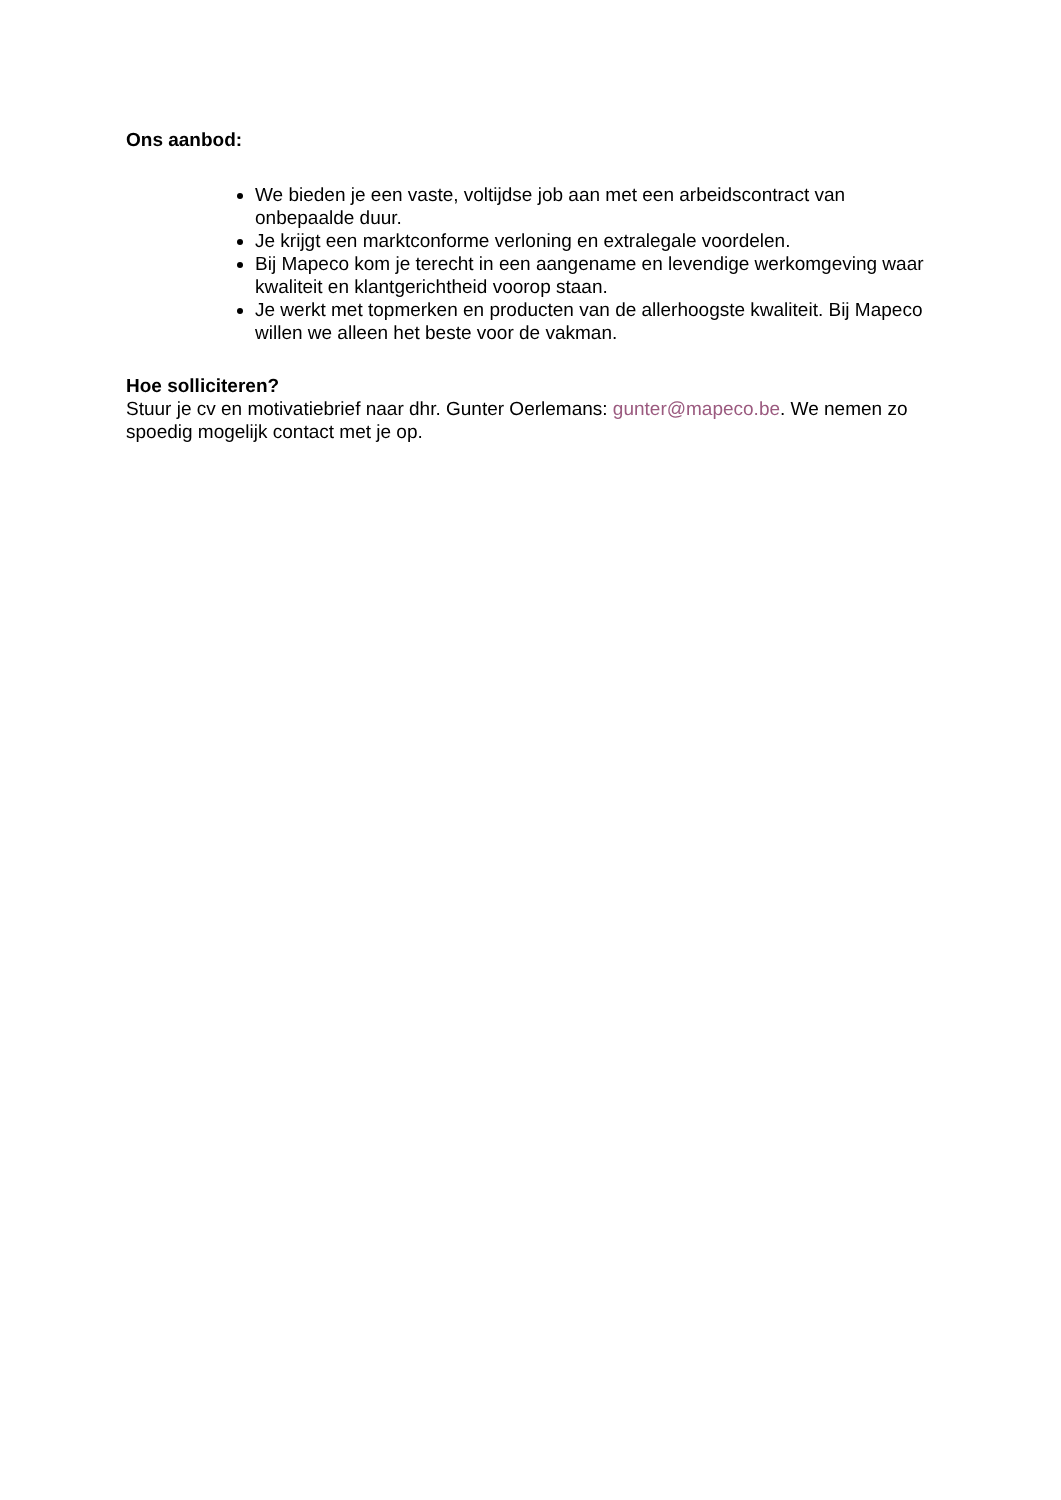Ons aanbod:
We bieden je een vaste, voltijdse job aan met een arbeidscontract van onbepaalde duur.
Je krijgt een marktconforme verloning en extralegale voordelen.
Bij Mapeco kom je terecht in een aangename en levendige werkomgeving waar kwaliteit en klantgerichtheid voorop staan.
Je werkt met topmerken en producten van de allerhoogste kwaliteit. Bij Mapeco willen we alleen het beste voor de vakman.
Hoe solliciteren?
Stuur je cv en motivatiebrief naar dhr. Gunter Oerlemans: gunter@mapeco.be. We nemen zo spoedig mogelijk contact met je op.